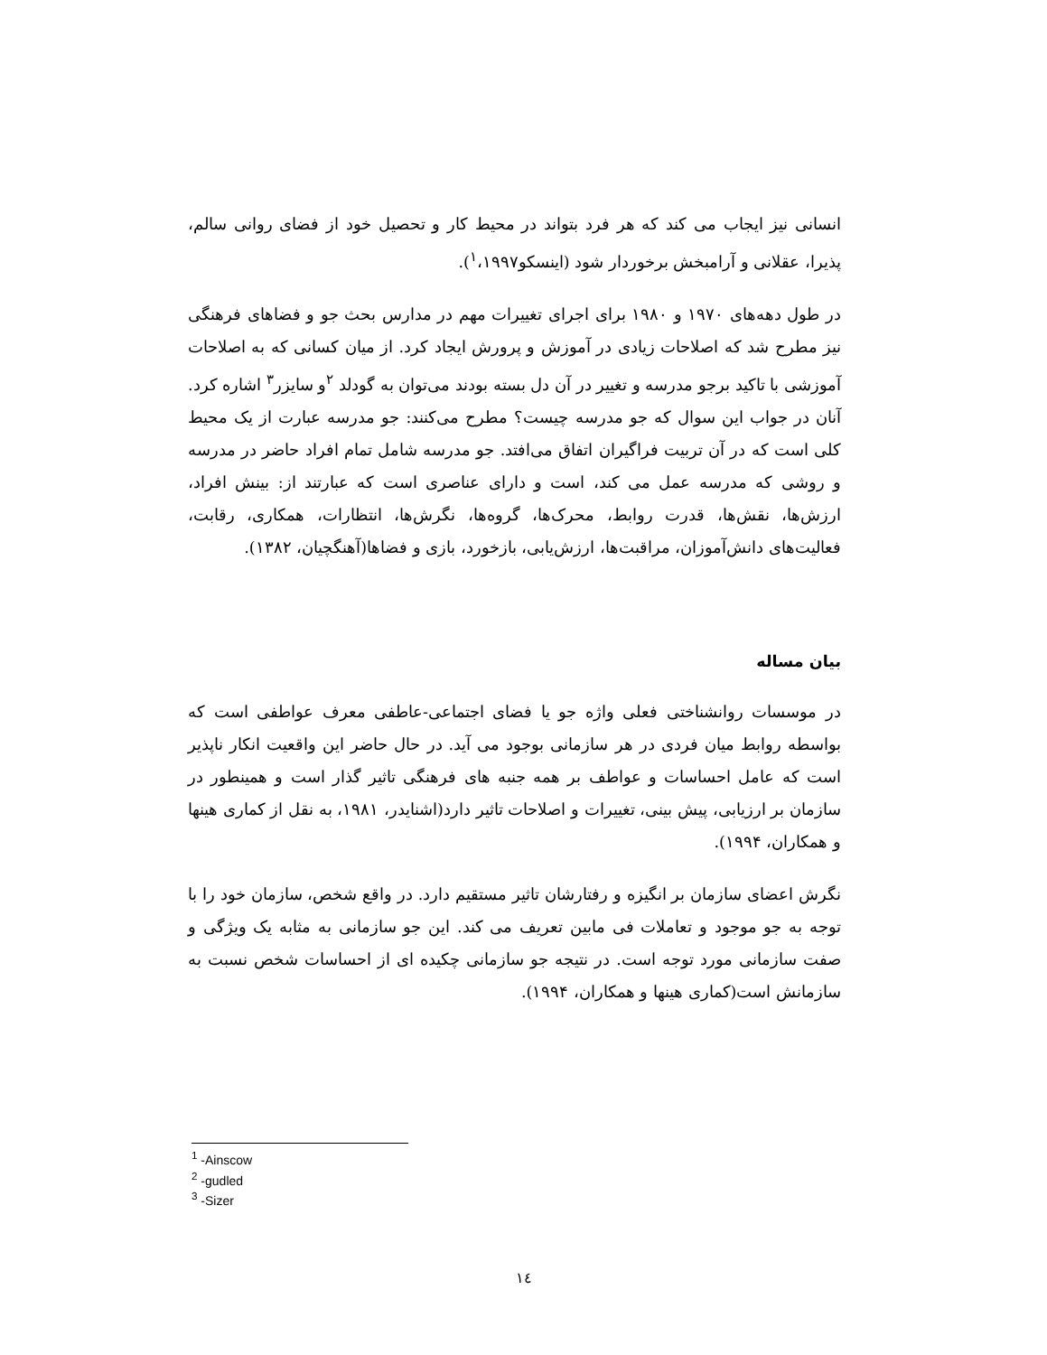انسانی نیز ایجاب می کند که هر فرد بتواند در محیط کار و تحصیل خود از فضای روانی سالم، پذیرا، عقلانی و آرامبخش برخوردار شود (اینسکو<sup>۱</sup>،۱۹۹۷).
در طول دهه‌های ۱۹۷۰ و ۱۹۸۰ برای اجرای تغییرات مهم در مدارس بحث جو و فضاهای فرهنگی نیز مطرح شد که اصلاحات زیادی در آموزش و پرورش ایجاد کرد. از میان کسانی که به اصلاحات آموزشی با تاکید برجو مدرسه و تغییر در آن دل بسته بودند می‌توان به گودلد <sup>۲</sup>و سایزر<sup>۳</sup> اشاره کرد. آنان در جواب این سوال که جو مدرسه چیست؟ مطرح می‌کنند: جو مدرسه عبارت از یک محیط کلی است که در آن تربیت فراگیران اتفاق می‌افتد. جو مدرسه شامل تمام افراد حاضر در مدرسه و روشی که مدرسه عمل می کند، است و دارای عناصری است که عبارتند از: بینش افراد، ارزش‌ها، نقش‌ها، قدرت روابط، محرک‌ها، گروه‌ها، نگرش‌ها، انتظارات، همکاری، رقابت، فعالیت‌های دانش‌آموزان، مراقبت‌ها، ارزش‌یابی، بازخورد، بازی و فضاها(آهنگچیان، ۱۳۸۲).
بیان مساله
در موسسات روانشناختی فعلی واژه جو یا فضای اجتماعی-عاطفی معرف عواطفی است که بواسطه روابط میان فردی در هر سازمانی بوجود می آید. در حال حاضر این واقعیت انکار ناپذیر است که عامل احساسات و عواطف بر همه جنبه های فرهنگی تاثیر گذار است و همینطور در سازمان بر ارزیابی، پیش بینی، تغییرات و اصلاحات تاثیر دارد(اشنایدر، ۱۹۸۱، به نقل از کماری هینها و همکاران، ۱۹۹۴).
نگرش اعضای سازمان بر انگیزه و رفتارشان تاثیر مستقیم دارد. در واقع شخص، سازمان خود را با توجه به جو موجود و تعاملات فی مابین تعریف می کند. این جو سازمانی به مثابه یک ویژگی و صفت سازمانی مورد توجه است. در نتیجه جو سازمانی چکیده ای از احساسات شخص نسبت به سازمانش است(کماری هینها و همکاران، ۱۹۹۴).
<sup>1</sup> -Ainscow
<sup>2</sup> -gudled
<sup>3</sup> -Sizer
۱٤